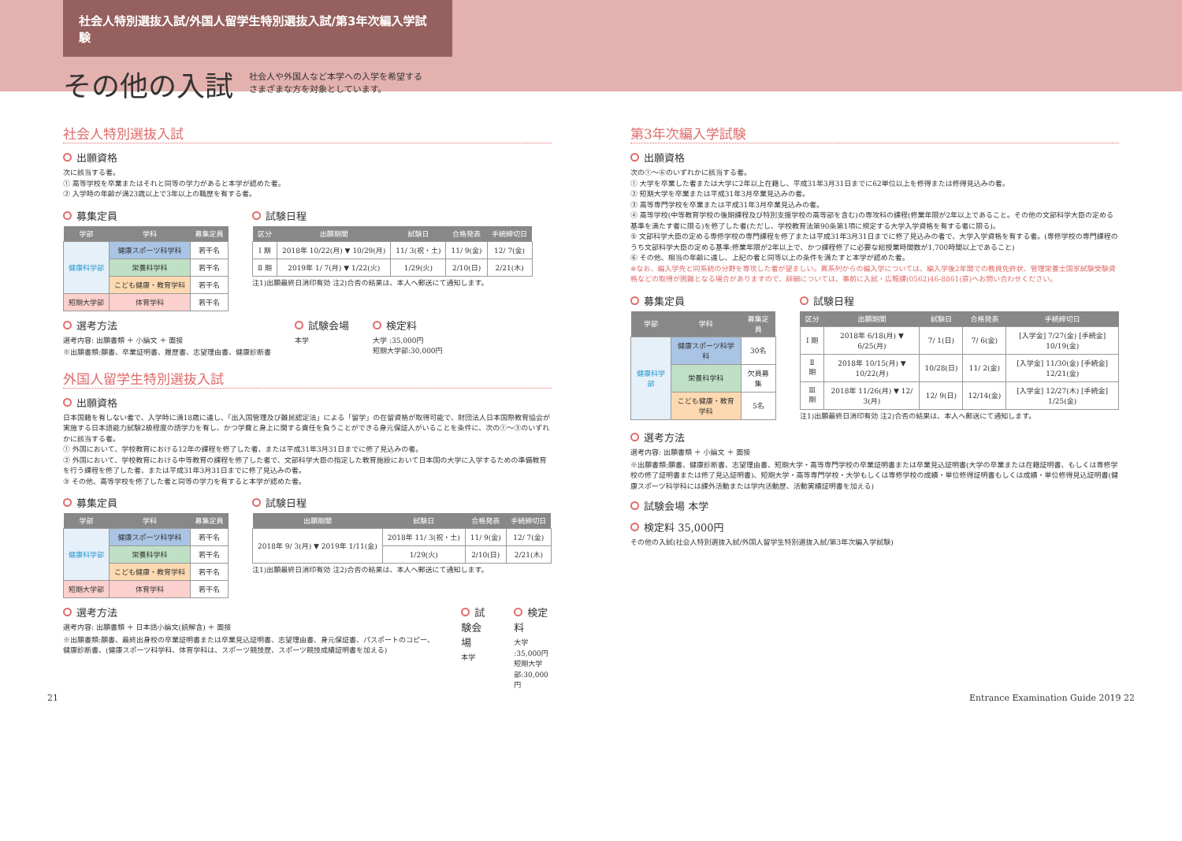社会人特別選抜入試/外国人留学生特別選抜入試/第3年次編入学試験
その他の入試
社会人や外国人など本学への入学を希望する
さまざまな方を対象としています。
社会人特別選抜入試
出願資格
次に該当する者。
① 高等学校を卒業またはそれと同等の学力があると本学が認めた者。
② 入学時の年齢が満23歳以上で3年以上の職歴を有する者。
募集定員
| 学部 | 学科 | 募集定員 |
| --- | --- | --- |
| 健康科学部 | 健康スポーツ科学科 | 若干名 |
| | 栄養科学科 | 若干名 |
| | こども健康・教育学科 | 若干名 |
| 短期大学部 | 体育学科 | 若干名 |
試験日程
| 区分 | 出願期間 | 試験日 | 合格発表 | 手続締切日 |
| --- | --- | --- | --- | --- |
| Ⅰ 期 | 2018年 10/22(月) ▼ 10/29(月) | 11/ 3(祝・土) | 11/ 9(金) | 12/ 7(金) |
| Ⅱ 期 | 2019年 1/ 7(月) ▼ 1/22(火) | 1/29(火) | 2/10(日) | 2/21(木) |
注1)出願最終日消印有効 注2)合否の結果は、本人へ郵送にて通知します。
選考方法
選考内容: 出願書類 ＋ 小論文 ＋ 面接
※出願書類:願書、卒業証明書、履歴書、志望理由書、健康診断書
試験会場
本学
検定料
大学 :35,000円
短期大学部:30,000円
外国人留学生特別選抜入試
出願資格
日本国籍を有しない者で、入学時に満18歳に達し、「出入国管理及び難民認定法」による「留学」の在留資格が取得可能で、財団法人日本国際教育協会が実施する日本語能力試験2級程度の語学力を有し、かつ学費と身上に関する責任を負うことができる身元保証人がいることを条件に、次の①〜③のいずれかに該当する者。
① 外国において、学校教育における12年の課程を修了した者、または平成31年3月31日までに修了見込みの者。
② 外国において、学校教育における中等教育の課程を修了した者で、文部科学大臣の指定した教育施設において日本国の大学に入学するための準備教育を行う課程を修了した者、または平成31年3月31日までに修了見込みの者。
③ その他、高等学校を修了した者と同等の学力を有すると本学が認めた者。
募集定員
| 学部 | 学科 | 募集定員 |
| --- | --- | --- |
| 健康科学部 | 健康スポーツ科学科 | 若干名 |
| | 栄養科学科 | 若干名 |
| | こども健康・教育学科 | 若干名 |
| 短期大学部 | 体育学科 | 若干名 |
試験日程
| 出願期間 | 試験日 | 合格発表 | 手続締切日 |
| --- | --- | --- | --- |
| 2018年 9/ 3(月) ▼ 2019年 1/11(金) | 2018年 11/ 3(祝・土) | 11/ 9(金) | 12/ 7(金) |
| | 1/29(火) | 2/10(日) | 2/21(木) |
注1)出願最終日消印有効 注2)合否の結果は、本人へ郵送にて通知します。
選考方法
選考内容: 出願書類 ＋ 日本語小論文(読解含) ＋ 面接
※出願書類:願書、最終出身校の卒業証明書または卒業見込証明書、志望理由書、身元保証書、パスポートのコピー、健康診断書、(健康スポーツ科学科、体育学科は、スポーツ競技歴、スポーツ競技成績証明書を加える)
試験会場
本学
検定料
大学 :35,000円
短期大学部:30,000円
第3年次編入学試験
出願資格
次の①〜⑥のいずれかに該当する者。
① 大学を卒業した者または大学に2年以上在籍し、平成31年3月31日までに62単位以上を修得または修得見込みの者。
② 短期大学を卒業または平成31年3月卒業見込みの者。
③ 高等専門学校を卒業または平成31年3月卒業見込みの者。
④ 高等学校(中等教育学校の後期課程及び特別支援学校の高等部を含む)の専攻科の課程(修業年限が2年以上であること。その他の文部科学大臣の定める基準を満たす者に限る)を修了した者(ただし、学校教育法第90条第1項に規定する大学入学資格を有する者に限る)。
⑤ 文部科学大臣の定める専修学校の専門課程を修了または平成31年3月31日までに修了見込みの者で、大学入学資格を有する者。(専修学校の専門課程のうち文部科学大臣の定める基準:修業年限が2年以上で、かつ課程修了に必要な総授業時間数が1,700時間以上であること)
⑥ その他、相当の年齢に達し、上記の者と同等以上の条件を満たすと本学が認めた者。
※なお、編入学先と同系統の分野を専攻した者が望ましい。異系列からの編入学については、編入学後2年間での教員免許状、管理栄養士国家試験受験資格などの取得が困難となる場合がありますので、詳細については、事前に入試・広報課(0562)46-8861(直)へお問い合わせください。
募集定員
| 学部 | 学科 | 募集定員 |
| --- | --- | --- |
| 健康科学部 | 健康スポーツ科学科 | 30名 |
| | 栄養科学科 | 欠員募集 |
| | こども健康・教育学科 | 5名 |
試験日程
| 区分 | 出願期間 | 試験日 | 合格発表 | 手続締切日 |
| --- | --- | --- | --- | --- |
| Ⅰ 期 | 2018年 6/18(月) ▼ 6/25(月) | 7/ 1(日) | 7/ 6(金) | [入学金] 7/27(金) [手続金] 10/19(金) |
| Ⅱ 期 | 2018年 10/15(月) ▼ 10/22(月) | 10/28(日) | 11/ 2(金) | [入学金] 11/30(金) [手続金] 12/21(金) |
| Ⅲ 期 | 2018年 11/26(月) ▼ 12/ 3(月) | 12/ 9(日) | 12/14(金) | [入学金] 12/27(木) [手続金] 1/25(金) |
注1)出願最終日消印有効 注2)合否の結果は、本人へ郵送にて通知します。
選考方法
選考内容: 出願書類 ＋ 小論文 ＋ 面接
※出願書類:願書、健康診断書、志望理由書、短期大学・高等専門学校の卒業証明書または卒業見込証明書(大学の卒業または在籍証明書、もしくは専修学校の修了証明書または修了見込証明書)、短期大学・高等専門学校・大学もしくは専修学校の成績・単位修得証明書もしくは成績・単位修得見込証明書(健康スポーツ科学科には課外活動または学内活動歴、活動実績証明書を加える)
試験会場 本学
検定料 35,000円
その他の入試(社会人特別選抜入試/外国人留学生特別選抜入試/第3年次編入学試験)
21 Entrance Examination Guide 2019 22